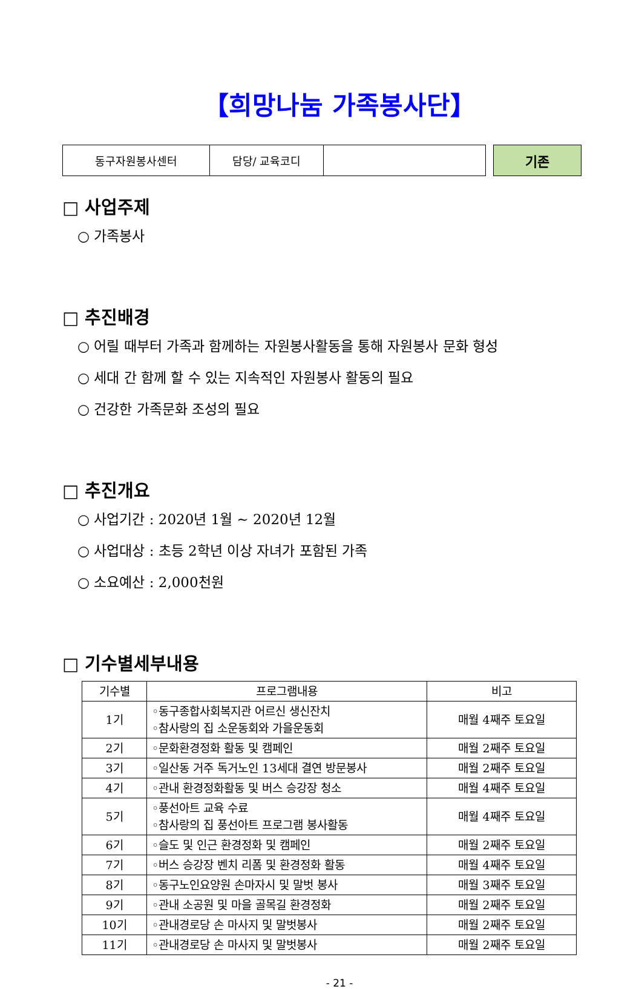【희망나눔 가족봉사단】
| 동구자원봉사센터 | 담당/ 교육코디 | |
기존
□ 사업주제
○ 가족봉사
□ 추진배경
○ 어릴 때부터 가족과 함께하는 자원봉사활동을 통해 자원봉사 문화 형성
○ 세대 간 함께 할 수 있는 지속적인 자원봉사 활동의 필요
○ 건강한 가족문화 조성의 필요
□ 추진개요
○ 사업기간 : 2020년 1월 ~ 2020년 12월
○ 사업대상 : 초등 2학년 이상 자녀가 포함된 가족
○ 소요예산 : 2,000천원
□ 기수별세부내용
| 기수별 | 프로그램내용 | 비고 |
| --- | --- | --- |
| 1기 | ◦동구종합사회복지관 어르신 생신잔치 ◦참사랑의 집 소운동회와 가을운동회 | 매월 4째주 토요일 |
| 2기 | ◦문화환경정화 활동 및 캠페인 | 매월 2째주 토요일 |
| 3기 | ◦일산동 거주 독거노인 13세대 결연 방문봉사 | 매월 2째주 토요일 |
| 4기 | ◦관내 환경정화활동 및 버스 승강장 청소 | 매월 4째주 토요일 |
| 5기 | ◦풍선아트 교육 수료 ◦참사랑의 집 풍선아트 프로그램 봉사활동 | 매월 4째주 토요일 |
| 6기 | ◦슬도 및 인근 환경정화 및 캠페인 | 매월 2째주 토요일 |
| 7기 | ◦버스 승강장 벤치 리폼 및 환경정화 활동 | 매월 4째주 토요일 |
| 8기 | ◦동구노인요양원 손마자시 및 말벗 봉사 | 매월 3째주 토요일 |
| 9기 | ◦관내 소공원 및 마을 골목길 환경정화 | 매월 2째주 토요일 |
| 10기 | ◦관내경로당 손 마사지 및 말벗봉사 | 매월 2째주 토요일 |
| 11기 | ◦관내경로당 손 마사지 및 말벗봉사 | 매월 2째주 토요일 |
- 21 -